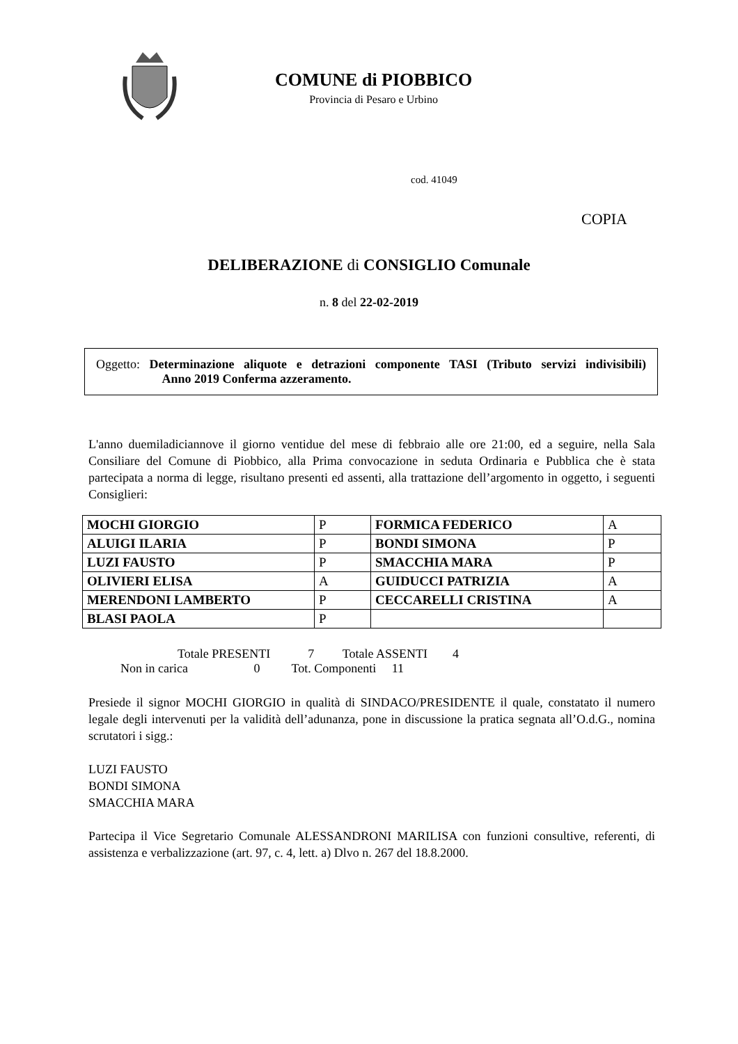COMUNE di PIOBBICO
Provincia di Pesaro e Urbino
cod. 41049
COPIA
DELIBERAZIONE di CONSIGLIO Comunale
n. 8 del 22-02-2019
Oggetto: Determinazione aliquote e detrazioni componente TASI (Tributo servizi indivisibili) Anno 2019 Conferma azzeramento.
L'anno duemiladiciannove il giorno ventidue del mese di febbraio alle ore 21:00, ed a seguire, nella Sala Consiliare del Comune di Piobbico, alla Prima convocazione in seduta Ordinaria e Pubblica che è stata partecipata a norma di legge, risultano presenti ed assenti, alla trattazione dell’argomento in oggetto, i seguenti Consiglieri:
| MOCHI GIORGIO | P | FORMICA FEDERICO | A |
| ALUIGI ILARIA | P | BONDI SIMONA | P |
| LUZI FAUSTO | P | SMACCHIA MARA | P |
| OLIVIERI ELISA | A | GUIDUCCI PATRIZIA | A |
| MERENDONI LAMBERTO | P | CECCARELLI CRISTINA | A |
| BLASI PAOLA | P | | |
Totale PRESENTI 7 Totale ASSENTI 4
Non in carica 0 Tot. Componenti 11
Presiede il signor MOCHI GIORGIO in qualità di SINDACO/PRESIDENTE il quale, constatato il numero legale degli intervenuti per la validità dell’adunanza, pone in discussione la pratica segnata all’O.d.G., nomina scrutatori i sigg.:
LUZI FAUSTO
BONDI SIMONA
SMACCHIA MARA
Partecipa il Vice Segretario Comunale ALESSANDRONI MARILISA con funzioni consultive, referenti, di assistenza e verbalizzazione (art. 97, c. 4, lett. a) Dlvo n. 267 del 18.8.2000.